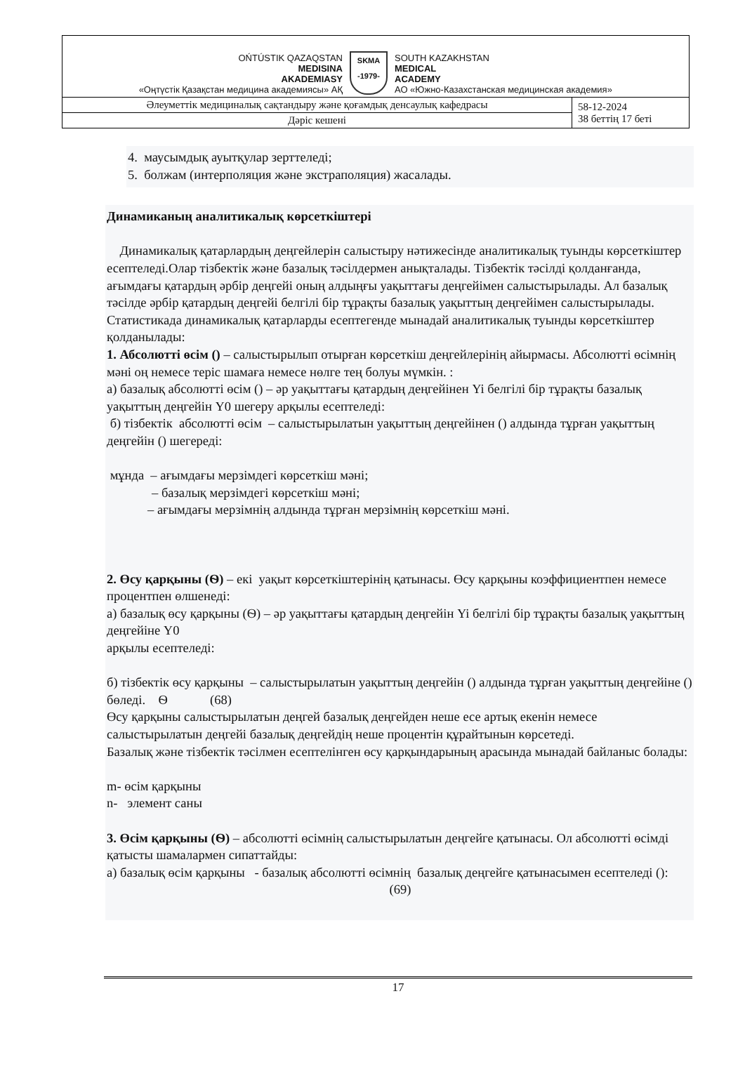OŃTÚSTIK QAZAQSTAN
MEDISINA
AKADEMIASY
«Оңтүстік Қазақстан медицина академиясы» АҚ
SKMA
-1979-
SOUTH KAZAKHSTAN
MEDICAL
ACADEMY
АО «Южно-Казахстанская медицинская академия»
| Әлеуметтік медициналық сақтандыру және қоғамдық денсаулық кафедрасы | 58-12-2024 38 беттің 17 беті |
| Дәріс кешені | |
4. маусымдық ауытқулар зерттеледі;
5. болжам (интерполяция және экстраполяция) жасалады.
Динамиканың аналитикалық көрсеткіштері
Динамикалық қатарлардың деңгейлерін салыстыру нәтижесінде аналитикалық туынды көрсеткіштер есептеледі.Олар тізбектік және базалық тәсілдермен анықталады. Тізбектік тәсілді қолданғанда, ағымдағы қатардың әрбір деңгейі оның алдыңғы уақыттағы деңгейімен салыстырылады. Ал базалық тәсілде әрбір қатардың деңгейі белгілі бір тұрақты базалық уақыттың деңгейімен салыстырылады.
Статистикада динамикалық қатарларды есептегенде мынадай аналитикалық туынды көрсеткіштер қолданылады:
1. Абсолютті өсім () – салыстырылып отырған көрсеткіш деңгейлерінің айырмасы. Абсолютті өсімнің мәні оң немесе теріс шамаға немесе нөлге тең болуы мүмкін. :
а) базалық абсолютті өсім () – әр уақыттағы қатардың деңгейінен Yi белгілі бір тұрақты базалық уақыттың деңгейін Y0 шегеру арқылы есептеледі:
б) тізбектік абсолютті өсім – салыстырылатын уақыттың деңгейінен () алдында тұрған уақыттың деңгейін () шегереді:
мұнда – ағымдағы мерзімдегі көрсеткіш мәні;
– базалық мерзімдегі көрсеткіш мәні;
– ағымдағы мерзімнің алдында тұрған мерзімнің көрсеткіш мәні.
2. Өсу қарқыны (Ѳ) – екі уақыт көрсеткіштерінің қатынасы. Өсу қарқыны коэффициентпен немесе процентпен өлшенеді:
а) базалық өсу қарқыны (Ѳ) – әр уақыттағы қатардың деңгейін Yi белгілі бір тұрақты базалық уақыттың деңгейіне Y0
арқылы есептеледі:
б) тізбектік өсу қарқыны – салыстырылатын уақыттың деңгейін () алдында тұрған уақыттың деңгейіне () бөледі. Ѳ (68)
Өсу қарқыны салыстырылатын деңгей базалық деңгейден неше есе артық екенін немесе салыстырылатын деңгейі базалық деңгейдің неше процентін құрайтынын көрсетеді.
Базалық және тізбектік тәсілмен есептелінген өсу қарқындарының арасында мынадай байланыс болады:
m- өсім қарқыны
n- элемент саны
3. Өсім қарқыны (Ѳ) – абсолютті өсімнің салыстырылатын деңгейге қатынасы. Ол абсолютті өсімді қатысты шамалармен сипаттайды:
а) базалық өсім қарқыны - базалық абсолютті өсімнің базалық деңгейге қатынасымен есептеледі ():
(69)
17